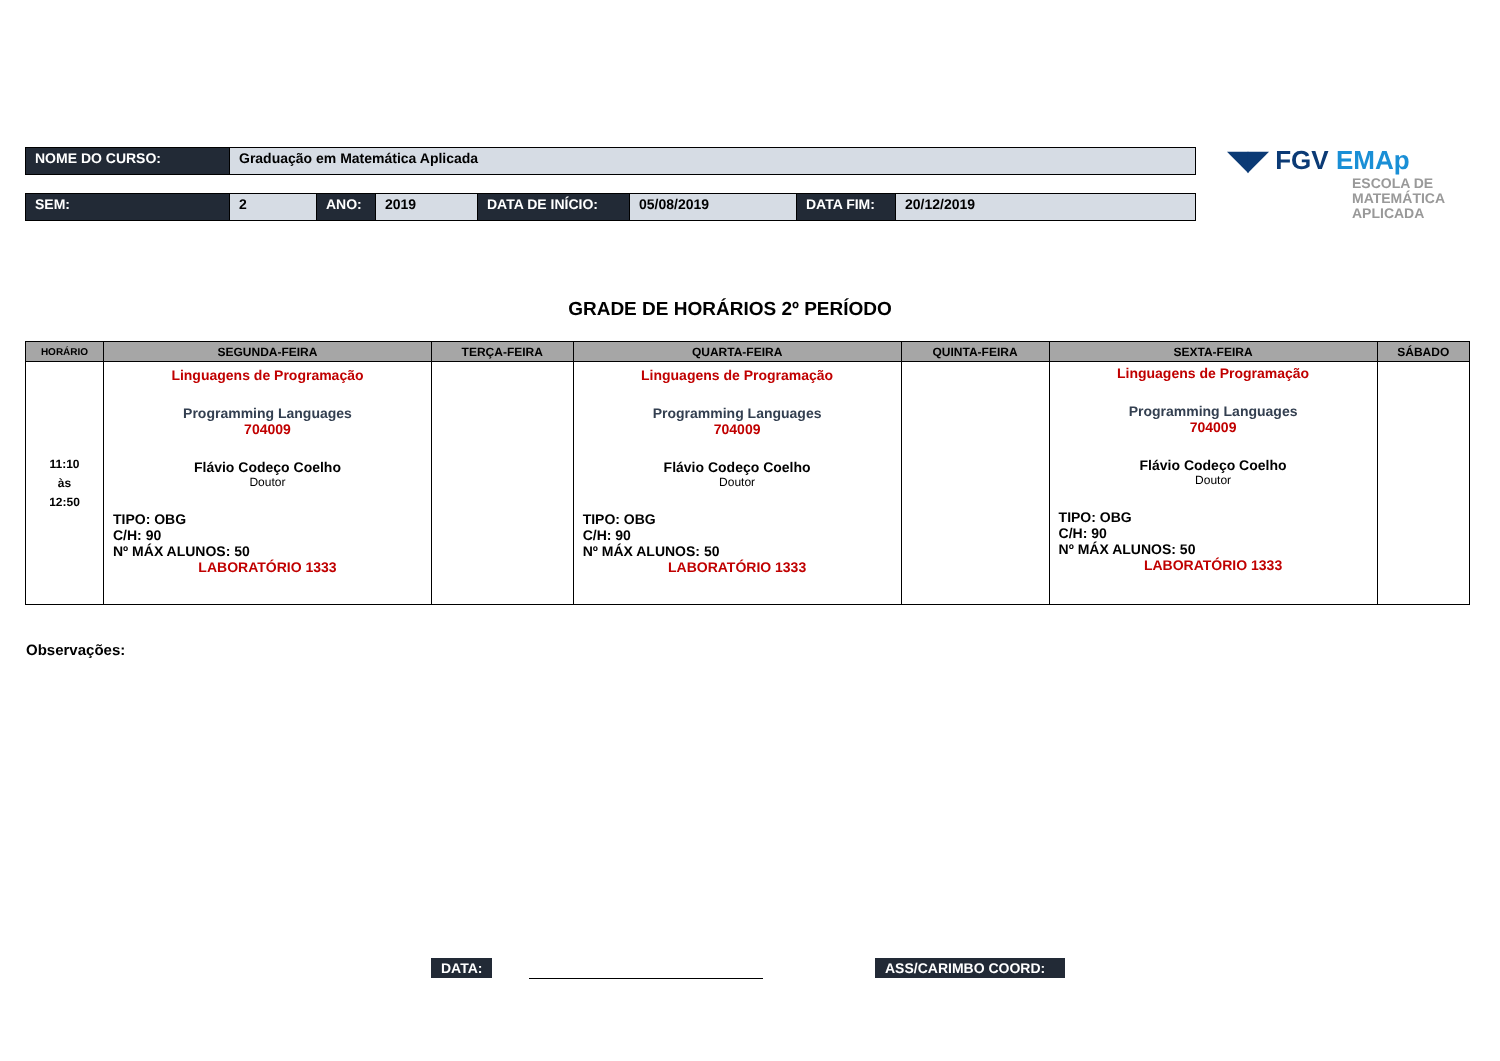| NOME DO CURSO: | Graduação em Matemática Aplicada |
| SEM: | 2 | ANO: | 2019 | DATA DE INÍCIO: | 05/08/2019 | DATA FIM: | 20/12/2019 |
◥◤ FGV EMAp
ESCOLA DE
MATEMÁTICA
APLICADA
GRADE DE HORÁRIOS 2º PERÍODO
| HORÁRIO | SEGUNDA-FEIRA | TERÇA-FEIRA | QUARTA-FEIRA | QUINTA-FEIRA | SEXTA-FEIRA | SÁBADO |
| --- | --- | --- | --- | --- | --- | --- |
| 11:10 às 12:50 | Linguagens de Programação Programming Languages 704009 Flávio Codeço Coelho Doutor TIPO: OBG C/H: 90 Nº MÁX ALUNOS: 50 LABORATÓRIO 1333 | | Linguagens de Programação Programming Languages 704009 Flávio Codeço Coelho Doutor TIPO: OBG C/H: 90 Nº MÁX ALUNOS: 50 LABORATÓRIO 1333 | | Linguagens de Programação Programming Languages 704009 Flávio Codeço Coelho Doutor TIPO: OBG C/H: 90 Nº MÁX ALUNOS: 50 LABORATÓRIO 1333 | |
Observações:
DATA: ASS/CARIMBO COORD: